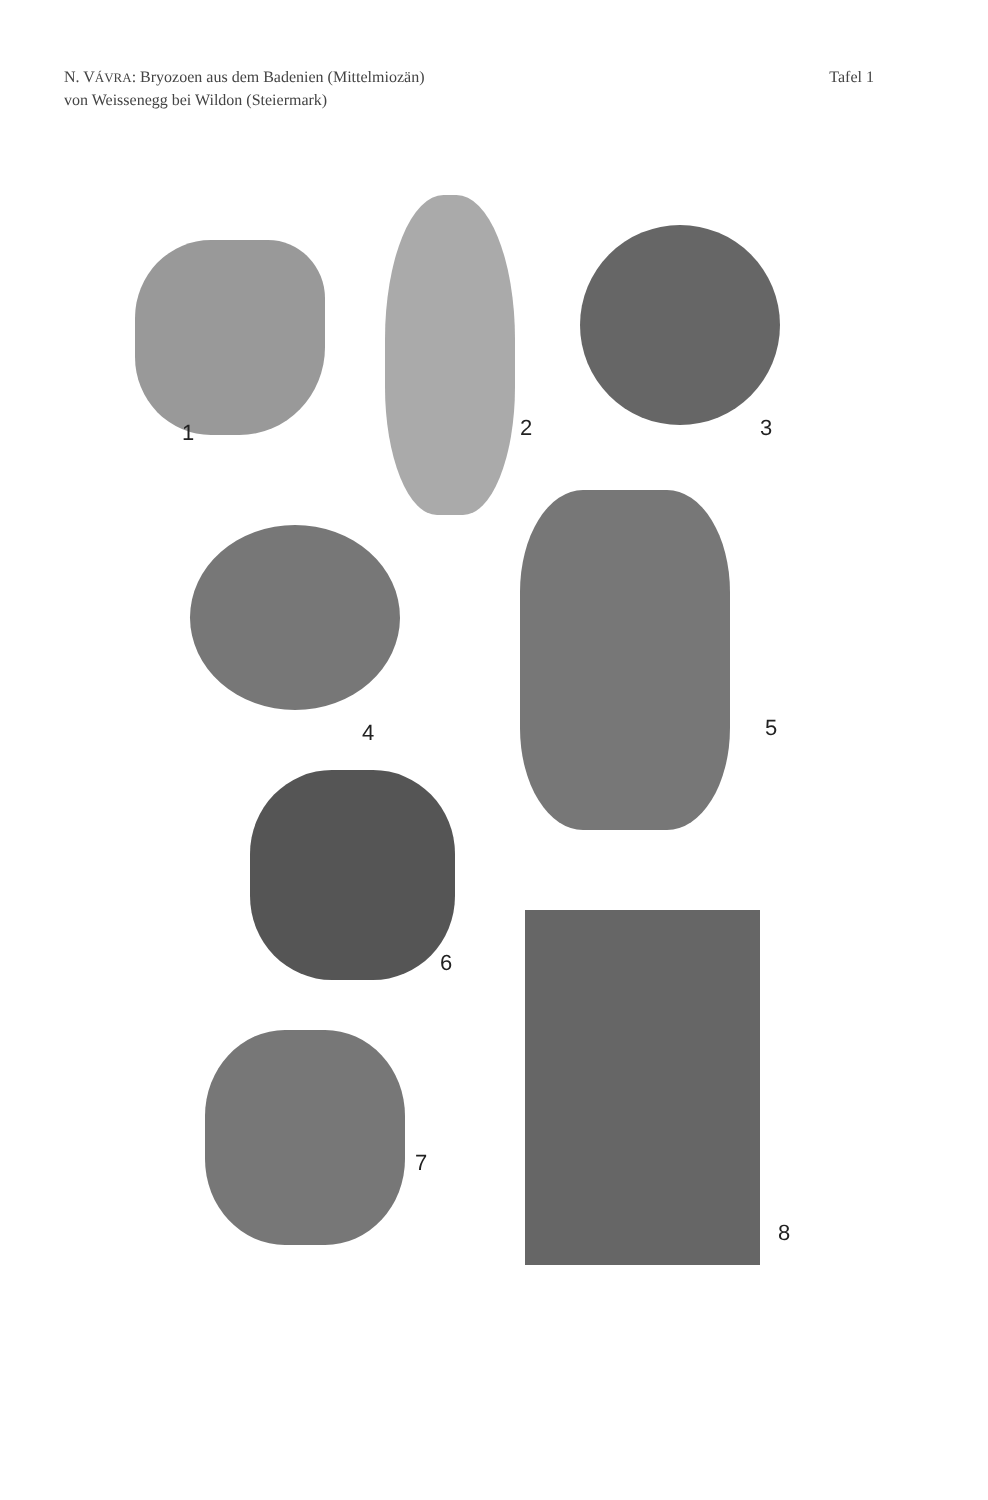N. VÁVRA: Bryozoen aus dem Badenien (Mittelmiozän)
von Weissenegg bei Wildon (Steiermark)
Tafel 1
1 2 3
4 5
6
7
8